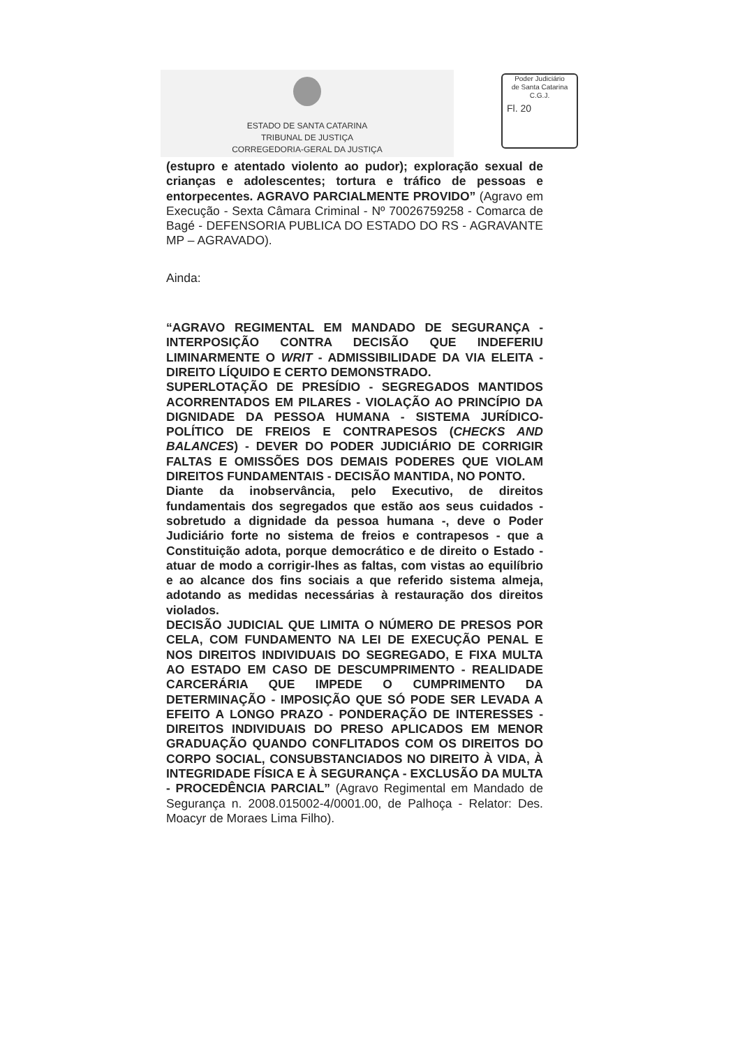ESTADO DE SANTA CATARINA
TRIBUNAL DE JUSTIÇA
CORREGEDORIA-GERAL DA JUSTIÇA
Poder Judiciário
de Santa Catarina
C.G.J.
Fl. 20
(estupro e atentado violento ao pudor); exploração sexual de crianças e adolescentes; tortura e tráfico de pessoas e entorpecentes. AGRAVO PARCIALMENTE PROVIDO” (Agravo em Execução - Sexta Câmara Criminal - Nº 70026759258 - Comarca de Bagé - DEFENSORIA PUBLICA DO ESTADO DO RS - AGRAVANTE MP – AGRAVADO).
Ainda:
“AGRAVO REGIMENTAL EM MANDADO DE SEGURANÇA - INTERPOSIÇÃO CONTRA DECISÃO QUE INDEFERIU LIMINARMENTE O WRIT - ADMISSIBILIDADE DA VIA ELEITA - DIREITO LÍQUIDO E CERTO DEMONSTRADO.
SUPERLOTAÇÃO DE PRESÍDIO - SEGREGADOS MANTIDOS ACORRENTADOS EM PILARES - VIOLAÇÃO AO PRINCÍPIO DA DIGNIDADE DA PESSOA HUMANA - SISTEMA JURÍDICO-POLÍTICO DE FREIOS E CONTRAPESOS (CHECKS AND BALANCES) - DEVER DO PODER JUDICIÁRIO DE CORRIGIR FALTAS E OMISSÕES DOS DEMAIS PODERES QUE VIOLAM DIREITOS FUNDAMENTAIS - DECISÃO MANTIDA, NO PONTO.
Diante da inobservância, pelo Executivo, de direitos fundamentais dos segregados que estão aos seus cuidados - sobretudo a dignidade da pessoa humana -, deve o Poder Judiciário forte no sistema de freios e contrapesos - que a Constituição adota, porque democrático e de direito o Estado - atuar de modo a corrigir-lhes as faltas, com vistas ao equilíbrio e ao alcance dos fins sociais a que referido sistema almeja, adotando as medidas necessárias à restauração dos direitos violados.
DECISÃO JUDICIAL QUE LIMITA O NÚMERO DE PRESOS POR CELA, COM FUNDAMENTO NA LEI DE EXECUÇÃO PENAL E NOS DIREITOS INDIVIDUAIS DO SEGREGADO, E FIXA MULTA AO ESTADO EM CASO DE DESCUMPRIMENTO - REALIDADE CARCERÁRIA QUE IMPEDE O CUMPRIMENTO DA DETERMINAÇÃO - IMPOSIÇÃO QUE SÓ PODE SER LEVADA A EFEITO A LONGO PRAZO - PONDERAÇÃO DE INTERESSES - DIREITOS INDIVIDUAIS DO PRESO APLICADOS EM MENOR GRADUAÇÃO QUANDO CONFLITADOS COM OS DIREITOS DO CORPO SOCIAL, CONSUBSTANCIADOS NO DIREITO À VIDA, À INTEGRIDADE FÍSICA E À SEGURANÇA - EXCLUSÃO DA MULTA - PROCEDÊNCIA PARCIAL” (Agravo Regimental em Mandado de Segurança n. 2008.015002-4/0001.00, de Palhoça - Relator: Des. Moacyr de Moraes Lima Filho).